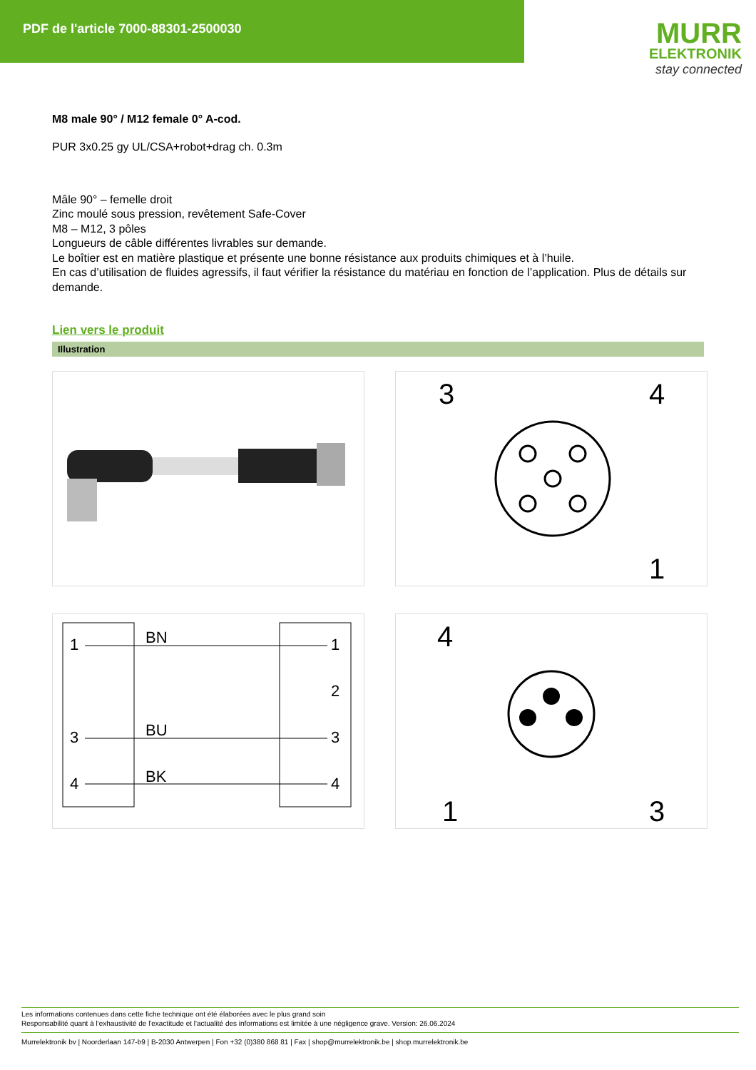PDF de l'article 7000-88301-2500030
MURR
ELEKTRONIK
stay connected
M8 male 90° / M12 female 0° A-cod.
PUR 3x0.25 gy UL/CSA+robot+drag ch. 0.3m
Mâle 90° – femelle droit
Zinc moulé sous pression, revêtement Safe-Cover
M8 – M12, 3 pôles
Longueurs de câble différentes livrables sur demande.
Le boîtier est en matière plastique et présente une bonne résistance aux produits chimiques et à l’huile.
En cas d’utilisation de fluides agressifs, il faut vérifier la résistance du matériau en fonction de l’application. Plus de détails sur demande.
Lien vers le produit
Illustration
3
4
1
1
BN
1
2
3
BU
3
4
BK
4
4
1
3
Les informations contenues dans cette fiche technique ont été élaborées avec le plus grand soin
Responsabilité quant à l'exhaustivité de l'exactitude et l'actualité des informations est limitée à une négligence grave. Version: 26.06.2024
Murrelektronik bv | Noorderlaan 147-b9 | B-2030 Antwerpen | Fon +32 (0)380 868 81 | Fax | shop@murrelektronik.be | shop.murrelektronik.be